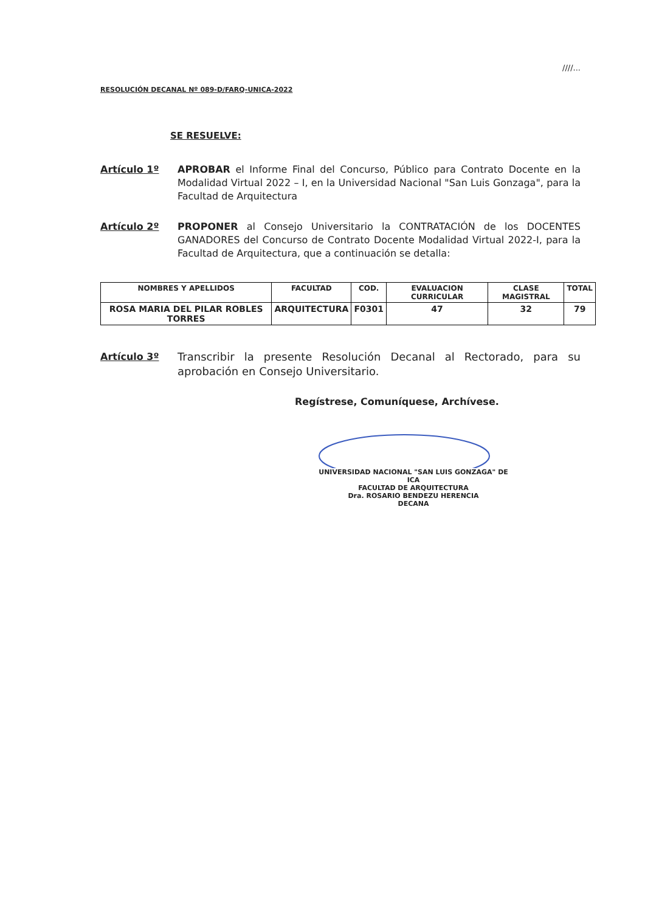////...
RESOLUCIÓN DECANAL Nº 089-D/FARQ-UNICA-2022
SE RESUELVE:
Artículo 1º APROBAR el Informe Final del Concurso, Público para Contrato Docente en la Modalidad Virtual 2022 – I, en la Universidad Nacional "San Luis Gonzaga", para la Facultad de Arquitectura
Artículo 2º PROPONER al Consejo Universitario la CONTRATACIÓN de los DOCENTES GANADORES del Concurso de Contrato Docente Modalidad Virtual 2022-I, para la Facultad de Arquitectura, que a continuación se detalla:
| NOMBRES Y APELLIDOS | FACULTAD | COD. | EVALUACION CURRICULAR | CLASE MAGISTRAL | TOTAL |
| --- | --- | --- | --- | --- | --- |
| ROSA MARIA DEL PILAR ROBLES TORRES | ARQUITECTURA | F0301 | 47 | 32 | 79 |
Artículo 3º Transcribir la presente Resolución Decanal al Rectorado, para su aprobación en Consejo Universitario.
Regístrese, Comuníquese, Archívese.
UNIVERSIDAD NACIONAL "SAN LUIS GONZAGA" DE ICA
FACULTAD DE ARQUITECTURA
Dra. ROSARIO BENDEZU HERENCIA
DECANA